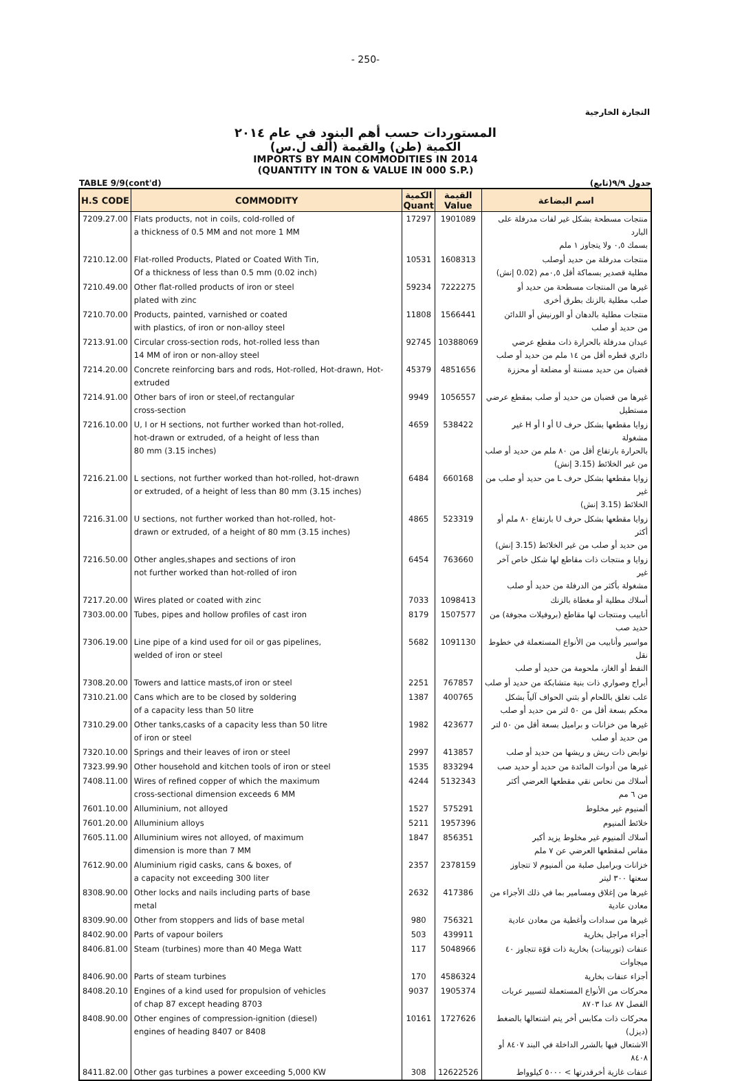- 250-
التجارة الخارجية
المستوردات حسب أهم البنود في عام ٢٠١٤
الكمية (طن) والقيمة (ألف ل.س)
IMPORTS BY MAIN COMMODITIES IN 2014
(QUANTITY IN TON & VALUE IN 000 S.P.)
TABLE 9/9(cont'd) جدول ٩/٩(تابع)
| H.S CODE | COMMODITY | الكمية Quant | القيمة Value | اسم البضاعة |
| --- | --- | --- | --- | --- |
| 7209.27.00 | Flats products, not in coils, cold-rolled of a thickness of 0.5 MM and not more 1 MM | 17297 | 1901089 | منتجات مسطحة بشكل غير لفات مدرفلة على البارد بسمك ٠,٥ ولا يتجاوز ١ ملم |
| 7210.12.00 | Flat-rolled Products, Plated or Coated With Tin, Of a thickness of less than 0.5 mm (0.02 inch) | 10531 | 1608313 | منتجات مدرفلة من حديد أوصلب مطلية قصدير بسماكة أقل ٠,٥مم (0.02 إنش) |
| 7210.49.00 | Other flat-rolled products of iron or steel plated with zinc | 59234 | 7222275 | غيرها من المنتجات مسطحة من حديد أو صلب مطلية بالزنك بطرق أخرى |
| 7210.70.00 | Products, painted, varnished or coated with plastics, of iron or non-alloy steel | 11808 | 1566441 | منتجات مطلية بالدهان أو الورنيش أو اللدائن من حديد أو صلب |
| 7213.91.00 | Circular cross-section rods, hot-rolled less than 14 MM of iron or non-alloy steel | 92745 | 10388069 | عيدان مدرفلة بالحرارة ذات مقطع عرضي دائري قطره أقل من ١٤ ملم من حديد أو صلب |
| 7214.20.00 | Concrete reinforcing bars and rods, Hot-rolled, Hot-drawn, Hot-extruded | 45379 | 4851656 | قضبان من حديد مسننة أو مضلعة أو محززة |
| 7214.91.00 | Other bars of iron or steel,of rectangular cross-section | 9949 | 1056557 | غيرها من قضبان من حديد أو صلب بمقطع عرضي مستطيل |
| 7216.10.00 | U, I or H sections, not further worked than hot-rolled, hot-drawn or extruded, of a height of less than 80 mm (3.15 inches) | 4659 | 538422 | زوايا مقطعها بشكل حرف U أو I أو H غير مشغولة بالحرارة بارتفاع أقل من ٨٠ ملم من حديد أو صلب من غير الخلائط (3.15 إنش) |
| 7216.21.00 | L sections, not further worked than hot-rolled, hot-drawn or extruded, of a height of less than 80 mm (3.15 inches) | 6484 | 660168 | زوايا مقطعها بشكل حرف L من حديد أو صلب من غير الخلائط (3.15 إنش) |
| 7216.31.00 | U sections, not further worked than hot-rolled, hot- drawn or extruded, of a height of 80 mm (3.15 inches) | 4865 | 523319 | زوايا مقطعها بشكل حرف U بارتفاع ٨٠ ملم أو أكثر من حديد أو صلب من غير الخلائط (3.15 إنش) |
| 7216.50.00 | Other angles,shapes and sections of iron not further worked than hot-rolled of iron | 6454 | 763660 | زوايا و منتجات ذات مقاطع لها شكل خاص آخر غير مشغولة بأكثر من الدرفلة من حديد أو صلب |
| 7217.20.00 | Wires plated or coated with zinc | 7033 | 1098413 | أسلاك مطلية أو مغطاة بالزنك |
| 7303.00.00 | Tubes, pipes and hollow profiles of cast iron | 8179 | 1507577 | أنابيب ومنتجات لها مقاطع (بروفيلات مجوفة) من حديد صب |
| 7306.19.00 | Line pipe of a kind used for oil or gas pipelines, welded of iron or steel | 5682 | 1091130 | مواسير وأنابيب من الأنواع المستعملة في خطوط نقل النفط أو الغاز، ملحومة من حديد أو صلب |
| 7308.20.00 | Towers and lattice masts,of iron or steel | 2251 | 767857 | أبراج وصواري ذات بنية متشابكة من حديد أو صلب |
| 7310.21.00 | Cans which are to be closed by soldering of a capacity less than 50 litre | 1387 | 400765 | علب تغلق باللحام أو بثني الحواف آلياً بشكل محكم بسعة أقل من ٥٠ لتر من حديد أو صلب |
| 7310.29.00 | Other tanks,casks of a capacity less than 50 litre of iron or steel | 1982 | 423677 | غيرها من خزانات و براميل بسعة أقل من ٥٠ لتر من حديد أو صلب |
| 7320.10.00 | Springs and their leaves of iron or steel | 2997 | 413857 | نوابض ذات ريش و ريشها من حديد أو صلب |
| 7323.99.90 | Other household and kitchen tools of iron or steel | 1535 | 833294 | غيرها من أدوات المائدة من حديد أو حديد صب |
| 7408.11.00 | Wires of refined copper of which the maximum cross-sectional dimension exceeds 6 MM | 4244 | 5132343 | أسلاك من نحاس نقي مقطعها العرضي أكثر من ٦ مم |
| 7601.10.00 | Alluminium, not alloyed | 1527 | 575291 | ألمنيوم غير مخلوط |
| 7601.20.00 | Alluminium alloys | 5211 | 1957396 | خلائط ألمنيوم |
| 7605.11.00 | Alluminium wires not alloyed, of maximum dimension is more than 7 MM | 1847 | 856351 | أسلاك ألمنيوم غير مخلوط يزيد أكبر مقاس لمقطعها العرضي عن ٧ ملم |
| 7612.90.00 | Aluminium rigid casks, cans & boxes, of a capacity not exceeding 300 liter | 2357 | 2378159 | خزانات وبراميل صلبة من ألمنيوم لا تتجاوز سعتها ٣٠٠ ليتر |
| 8308.90.00 | Other locks and nails including parts of base metal | 2632 | 417386 | غيرها من إغلاق ومسامير بما في ذلك الأجزاء من معادن عادية |
| 8309.90.00 | Other from stoppers and lids of base metal | 980 | 756321 | غيرها من سدادات وأغطية من معادن عادية |
| 8402.90.00 | Parts of vapour boilers | 503 | 439911 | أجزاء مراجل بخارية |
| 8406.81.00 | Steam (turbines) more than 40 Mega Watt | 117 | 5048966 | عنفات (توربينات) بخارية ذات قوّة تتجاوز ٤٠ ميجاوات |
| 8406.90.00 | Parts of steam turbines | 170 | 4586324 | أجزاء عنفات بخارية |
| 8408.20.10 | Engines of a kind used for propulsion of vehicles of chap 87 except heading 8703 | 9037 | 1905374 | محركات من الأنواع المستعملة لتسيير عربات الفصل ٨٧ عدا ٨٧٠٣ |
| 8408.90.00 | Other engines of compression-ignition (diesel) engines of heading 8407 or 8408 | 10161 | 1727626 | محركات ذات مكابس أخر يتم اشتعالها بالضغط (ديزل) الاشتعال فيها بالشرر الداخلة في البند ٨٤٠٧ أو ٨٤٠٨ |
| 8411.82.00 | Other gas turbines a power exceeding 5,000 KW | 308 | 12622526 | عنفات غازية أخرقدرتها > ٥٠٠٠ كيلوواط |